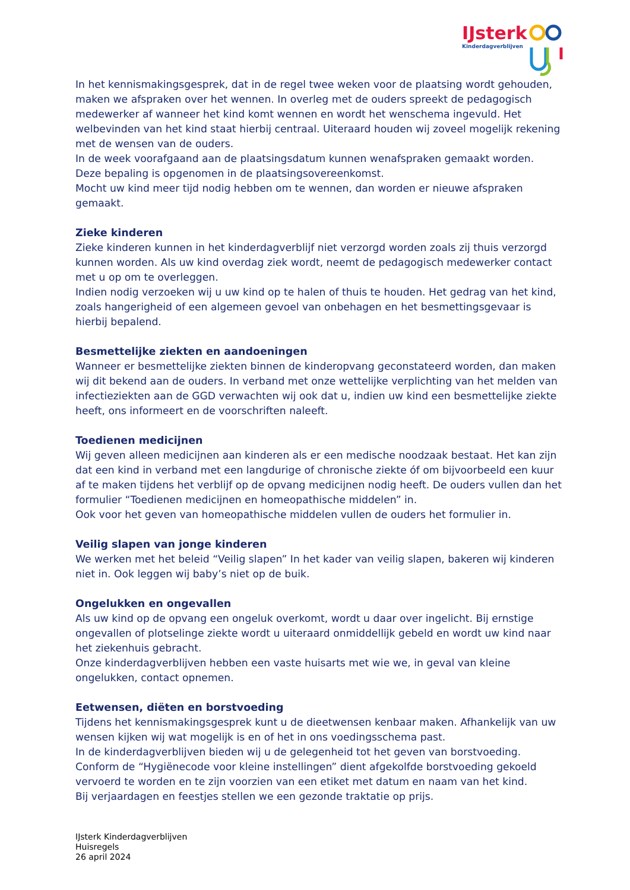IJsterk
Kinderdagverblijven
In het kennismakingsgesprek, dat in de regel twee weken voor de plaatsing wordt gehouden, maken we afspraken over het wennen. In overleg met de ouders spreekt de pedagogisch medewerker af wanneer het kind komt wennen en wordt het wenschema ingevuld. Het welbevinden van het kind staat hierbij centraal. Uiteraard houden wij zoveel mogelijk rekening met de wensen van de ouders.
In de week voorafgaand aan de plaatsingsdatum kunnen wenafspraken gemaakt worden. Deze bepaling is opgenomen in de plaatsingsovereenkomst.
Mocht uw kind meer tijd nodig hebben om te wennen, dan worden er nieuwe afspraken gemaakt.
Zieke kinderen
Zieke kinderen kunnen in het kinderdagverblijf niet verzorgd worden zoals zij thuis verzorgd kunnen worden. Als uw kind overdag ziek wordt, neemt de pedagogisch medewerker contact met u op om te overleggen.
Indien nodig verzoeken wij u uw kind op te halen of thuis te houden. Het gedrag van het kind, zoals hangerigheid of een algemeen gevoel van onbehagen en het besmettingsgevaar is hierbij bepalend.
Besmettelijke ziekten en aandoeningen
Wanneer er besmettelijke ziekten binnen de kinderopvang geconstateerd worden, dan maken wij dit bekend aan de ouders. In verband met onze wettelijke verplichting van het melden van infectieziekten aan de GGD verwachten wij ook dat u, indien uw kind een besmettelijke ziekte heeft, ons informeert en de voorschriften naleeft.
Toedienen medicijnen
Wij geven alleen medicijnen aan kinderen als er een medische noodzaak bestaat. Het kan zijn dat een kind in verband met een langdurige of chronische ziekte óf om bijvoorbeeld een kuur af te maken tijdens het verblijf op de opvang medicijnen nodig heeft. De ouders vullen dan het formulier “Toedienen medicijnen en homeopathische middelen” in.
Ook voor het geven van homeopathische middelen vullen de ouders het formulier in.
Veilig slapen van jonge kinderen
We werken met het beleid “Veilig slapen” In het kader van veilig slapen, bakeren wij kinderen niet in. Ook leggen wij baby’s niet op de buik.
Ongelukken en ongevallen
Als uw kind op de opvang een ongeluk overkomt, wordt u daar over ingelicht. Bij ernstige ongevallen of plotselinge ziekte wordt u uiteraard onmiddellijk gebeld en wordt uw kind naar het ziekenhuis gebracht.
Onze kinderdagverblijven hebben een vaste huisarts met wie we, in geval van kleine ongelukken, contact opnemen.
Eetwensen, diëten en borstvoeding
Tijdens het kennismakingsgesprek kunt u de dieetwensen kenbaar maken. Afhankelijk van uw wensen kijken wij wat mogelijk is en of het in ons voedingsschema past.
In de kinderdagverblijven bieden wij u de gelegenheid tot het geven van borstvoeding. Conform de “Hygiënecode voor kleine instellingen” dient afgekolfde borstvoeding gekoeld vervoerd te worden en te zijn voorzien van een etiket met datum en naam van het kind.
Bij verjaardagen en feestjes stellen we een gezonde traktatie op prijs.
IJsterk Kinderdagverblijven
Huisregels
26 april 2024